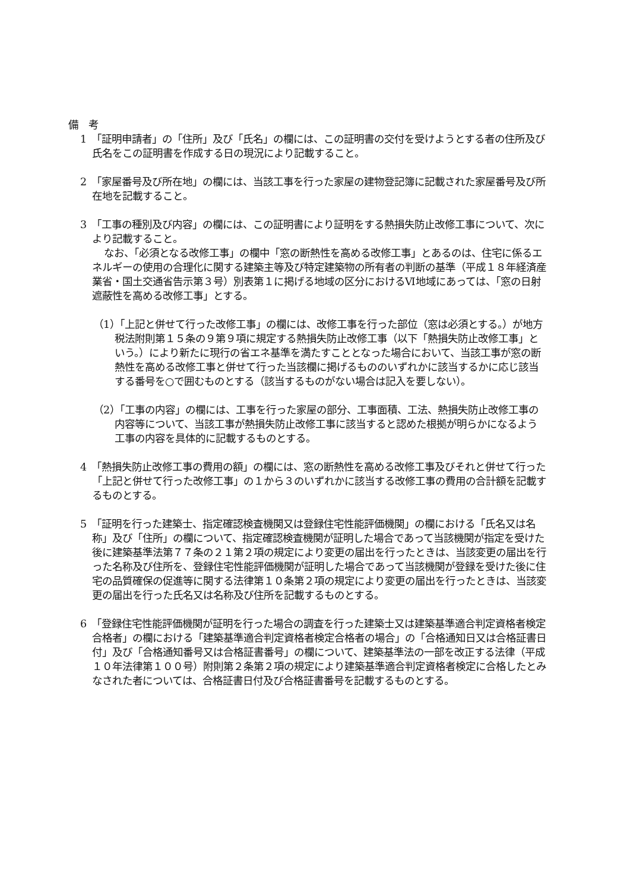備　考
1　「証明申請者」の「住所」及び「氏名」の欄には、この証明書の交付を受けようとする者の住所及び氏名をこの証明書を作成する日の現況により記載すること。
2　「家屋番号及び所在地」の欄には、当該工事を行った家屋の建物登記簿に記載された家屋番号及び所在地を記載すること。
3　「工事の種別及び内容」の欄には、この証明書により証明をする熱損失防止改修工事について、次により記載すること。
なお、「必須となる改修工事」の欄中「窓の断熱性を高める改修工事」とあるのは、住宅に係るエネルギーの使用の合理化に関する建築主等及び特定建築物の所有者の判断の基準（平成１８年経済産業省・国土交通省告示第３号）別表第１に掲げる地域の区分におけるⅥ地域にあっては、「窓の日射遮蔽性を高める改修工事」とする。
（1）「上記と併せて行った改修工事」の欄には、改修工事を行った部位（窓は必須とする。）が地方税法附則第１５条の９第９項に規定する熱損失防止改修工事（以下「熱損失防止改修工事」という。）により新たに現行の省エネ基準を満たすこととなった場合において、当該工事が窓の断熱性を高める改修工事と併せて行った当該欄に掲げるもののいずれかに該当するかに応じ該当する番号を○で囲むものとする（該当するものがない場合は記入を要しない）。
（2）「工事の内容」の欄には、工事を行った家屋の部分、工事面積、工法、熱損失防止改修工事の内容等について、当該工事が熱損失防止改修工事に該当すると認めた根拠が明らかになるよう工事の内容を具体的に記載するものとする。
4　「熱損失防止改修工事の費用の額」の欄には、窓の断熱性を高める改修工事及びそれと併せて行った「上記と併せて行った改修工事」の１から３のいずれかに該当する改修工事の費用の合計額を記載するものとする。
5　「証明を行った建築士、指定確認検査機関又は登録住宅性能評価機関」の欄における「氏名又は名称」及び「住所」の欄について、指定確認検査機関が証明した場合であって当該機関が指定を受けた後に建築基準法第７７条の２１第２項の規定により変更の届出を行ったときは、当該変更の届出を行った名称及び住所を、登録住宅性能評価機関が証明した場合であって当該機関が登録を受けた後に住宅の品質確保の促進等に関する法律第１０条第２項の規定により変更の届出を行ったときは、当該変更の届出を行った氏名又は名称及び住所を記載するものとする。
6　「登録住宅性能評価機関が証明を行った場合の調査を行った建築士又は建築基準適合判定資格者検定合格者」の欄における「建築基準適合判定資格者検定合格者の場合」の「合格通知日又は合格証書日付」及び「合格通知番号又は合格証書番号」の欄について、建築基準法の一部を改正する法律（平成１０年法律第１００号）附則第２条第２項の規定により建築基準適合判定資格者検定に合格したとみなされた者については、合格証書日付及び合格証書番号を記載するものとする。